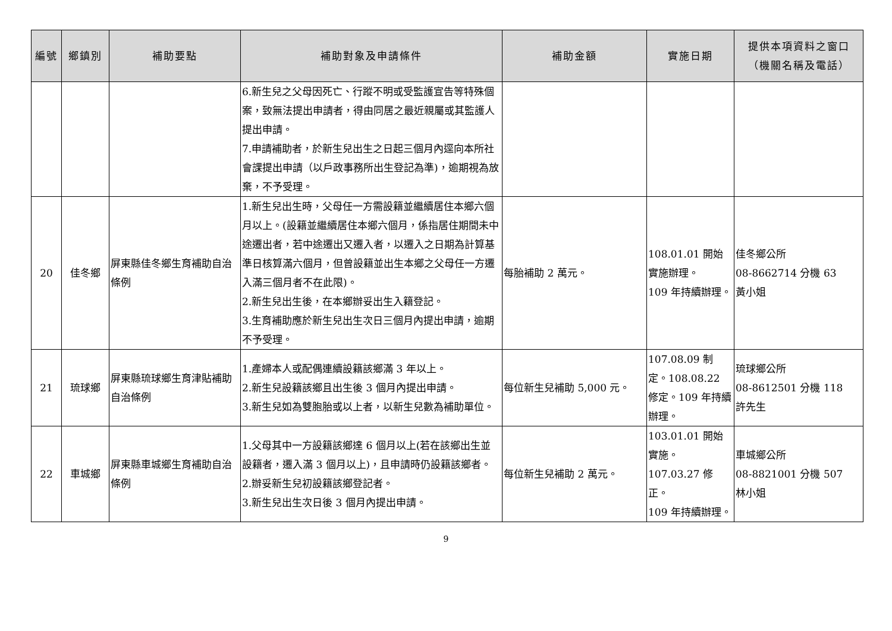| 編號 | 鄉鎮別 | 補助要點 | 補助對象及申請條件 | 補助金額 | 實施日期 | 提供本項資料之窗口 （機關名稱及電話） |
| --- | --- | --- | --- | --- | --- | --- |
| | | | 6.新生兒之父母因死亡、行蹤不明或受監護宣告等特殊個案，致無法提出申請者，得由同居之最近親屬或其監護人提出申請。 7.申請補助者，於新生兒出生之日起三個月內逕向本所社會課提出申請（以戶政事務所出生登記為準)，逾期視為放棄，不予受理。 | | | |
| 20 | 佳冬鄉 | 屏東縣佳冬鄉生育補助自治條例 | 1.新生兒出生時，父母任一方需設籍並繼續居住本鄉六個月以上。(設籍並繼續居住本鄉六個月，係指居住期間未中途遷出者，若中途遷出又遷入者，以遷入之日期為計算基準日核算滿六個月，但曾設籍並出生本鄉之父母任一方遷入滿三個月者不在此限)。 2.新生兒出生後，在本鄉辦妥出生入籍登記。 3.生育補助應於新生兒出生次日三個月內提出申請，逾期不予受理。 | 每胎補助 2 萬元。 | 108.01.01 開始實施辦理。 109 年持續辦理。 | 佳冬鄉公所 08-8662714 分機 63 黃小姐 |
| 21 | 琉球鄉 | 屏東縣琉球鄉生育津貼補助自治條例 | 1.產婦本人或配偶連續設籍該鄉滿 3 年以上。 2.新生兒設籍該鄉且出生後 3 個月內提出申請。 3.新生兒如為雙胞胎或以上者，以新生兒數為補助單位。 | 每位新生兒補助 5,000 元。 | 107.08.09 制定。108.08.22 修定。109 年持續辦理。 | 琉球鄉公所 08-8612501 分機 118 許先生 |
| 22 | 車城鄉 | 屏東縣車城鄉生育補助自治條例 | 1.父母其中一方設籍該鄉達 6 個月以上(若在該鄉出生並設籍者，遷入滿 3 個月以上)，且申請時仍設籍該鄉者。 2.辦妥新生兒初設籍該鄉登記者。 3.新生兒出生次日後 3 個月內提出申請。 | 每位新生兒補助 2 萬元。 | 103.01.01 開始實施。 107.03.27 修正。 109 年持續辦理。 | 車城鄉公所 08-8821001 分機 507 林小姐 |
9